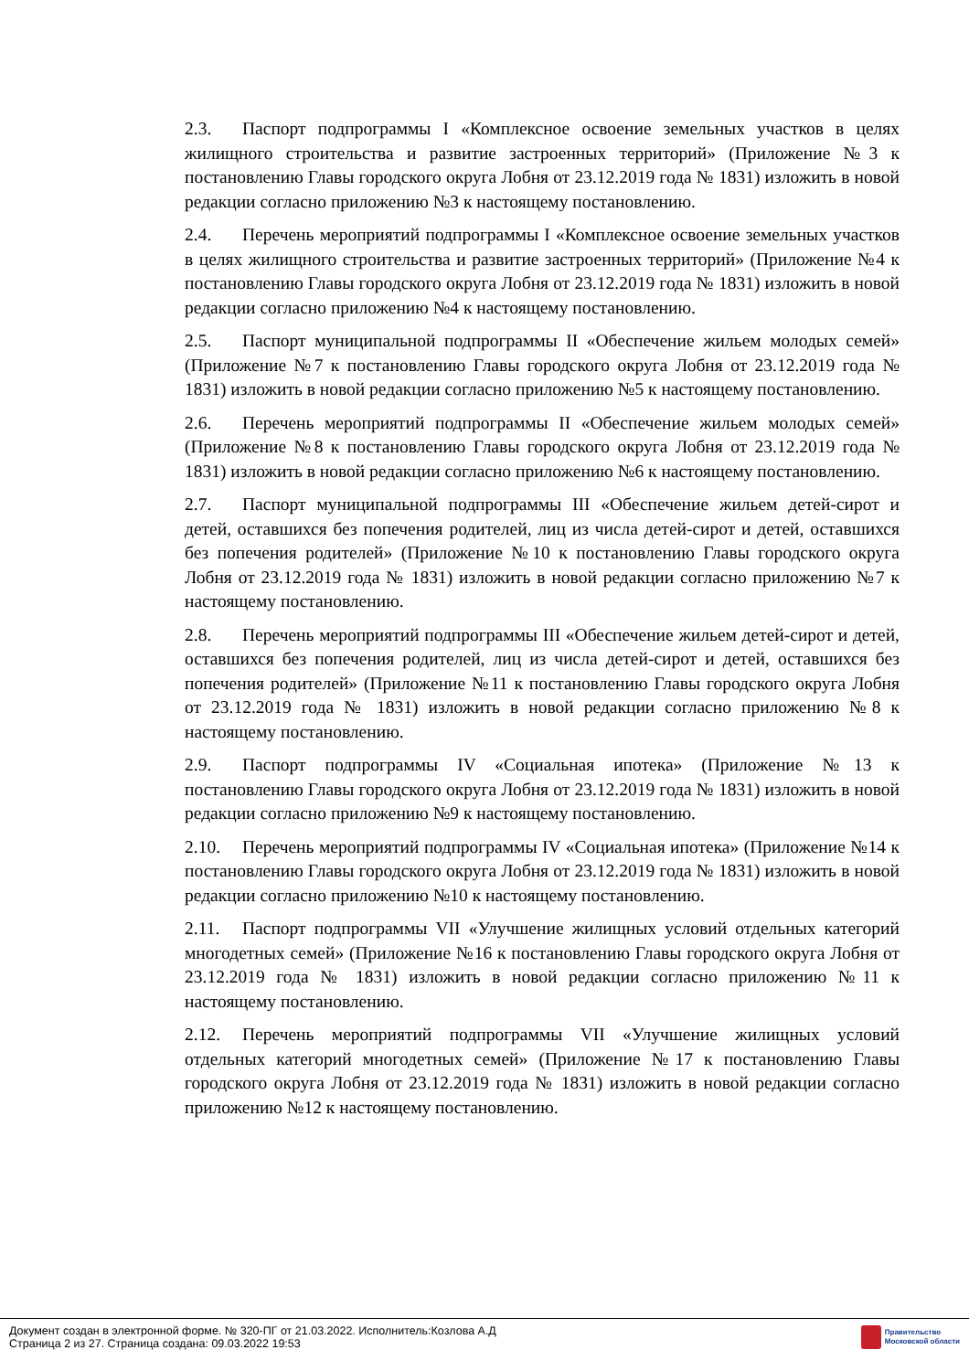2.3. Паспорт подпрограммы I «Комплексное освоение земельных участков в целях жилищного строительства и развитие застроенных территорий» (Приложение №3 к постановлению Главы городского округа Лобня от 23.12.2019 года № 1831) изложить в новой редакции согласно приложению №3 к настоящему постановлению.
2.4. Перечень мероприятий подпрограммы I «Комплексное освоение земельных участков в целях жилищного строительства и развитие застроенных территорий» (Приложение №4 к постановлению Главы городского округа Лобня от 23.12.2019 года № 1831) изложить в новой редакции согласно приложению №4 к настоящему постановлению.
2.5. Паспорт муниципальной подпрограммы II «Обеспечение жильем молодых семей» (Приложение №7 к постановлению Главы городского округа Лобня от 23.12.2019 года № 1831) изложить в новой редакции согласно приложению №5 к настоящему постановлению.
2.6. Перечень мероприятий подпрограммы II «Обеспечение жильем молодых семей» (Приложение №8 к постановлению Главы городского округа Лобня от 23.12.2019 года № 1831) изложить в новой редакции согласно приложению №6 к настоящему постановлению.
2.7. Паспорт муниципальной подпрограммы III «Обеспечение жильем детей-сирот и детей, оставшихся без попечения родителей, лиц из числа детей-сирот и детей, оставшихся без попечения родителей» (Приложение №10 к постановлению Главы городского округа Лобня от 23.12.2019 года № 1831) изложить в новой редакции согласно приложению №7 к настоящему постановлению.
2.8. Перечень мероприятий подпрограммы III «Обеспечение жильем детей-сирот и детей, оставшихся без попечения родителей, лиц из числа детей-сирот и детей, оставшихся без попечения родителей» (Приложение №11 к постановлению Главы городского округа Лобня от 23.12.2019 года № 1831) изложить в новой редакции согласно приложению №8 к настоящему постановлению.
2.9. Паспорт подпрограммы IV «Социальная ипотека» (Приложение №13 к постановлению Главы городского округа Лобня от 23.12.2019 года № 1831) изложить в новой редакции согласно приложению №9 к настоящему постановлению.
2.10. Перечень мероприятий подпрограммы IV «Социальная ипотека» (Приложение №14 к постановлению Главы городского округа Лобня от 23.12.2019 года № 1831) изложить в новой редакции согласно приложению №10 к настоящему постановлению.
2.11. Паспорт подпрограммы VII «Улучшение жилищных условий отдельных категорий многодетных семей» (Приложение №16 к постановлению Главы городского округа Лобня от 23.12.2019 года № 1831) изложить в новой редакции согласно приложению №11 к настоящему постановлению.
2.12. Перечень мероприятий подпрограммы VII «Улучшение жилищных условий отдельных категорий многодетных семей» (Приложение №17 к постановлению Главы городского округа Лобня от 23.12.2019 года № 1831) изложить в новой редакции согласно приложению №12 к настоящему постановлению.
Документ создан в электронной форме. № 320-ПГ от 21.03.2022. Исполнитель:Козлова А.Д
Страница 2 из 27. Страница создана: 09.03.2022 19:53
Правительство
Московской области